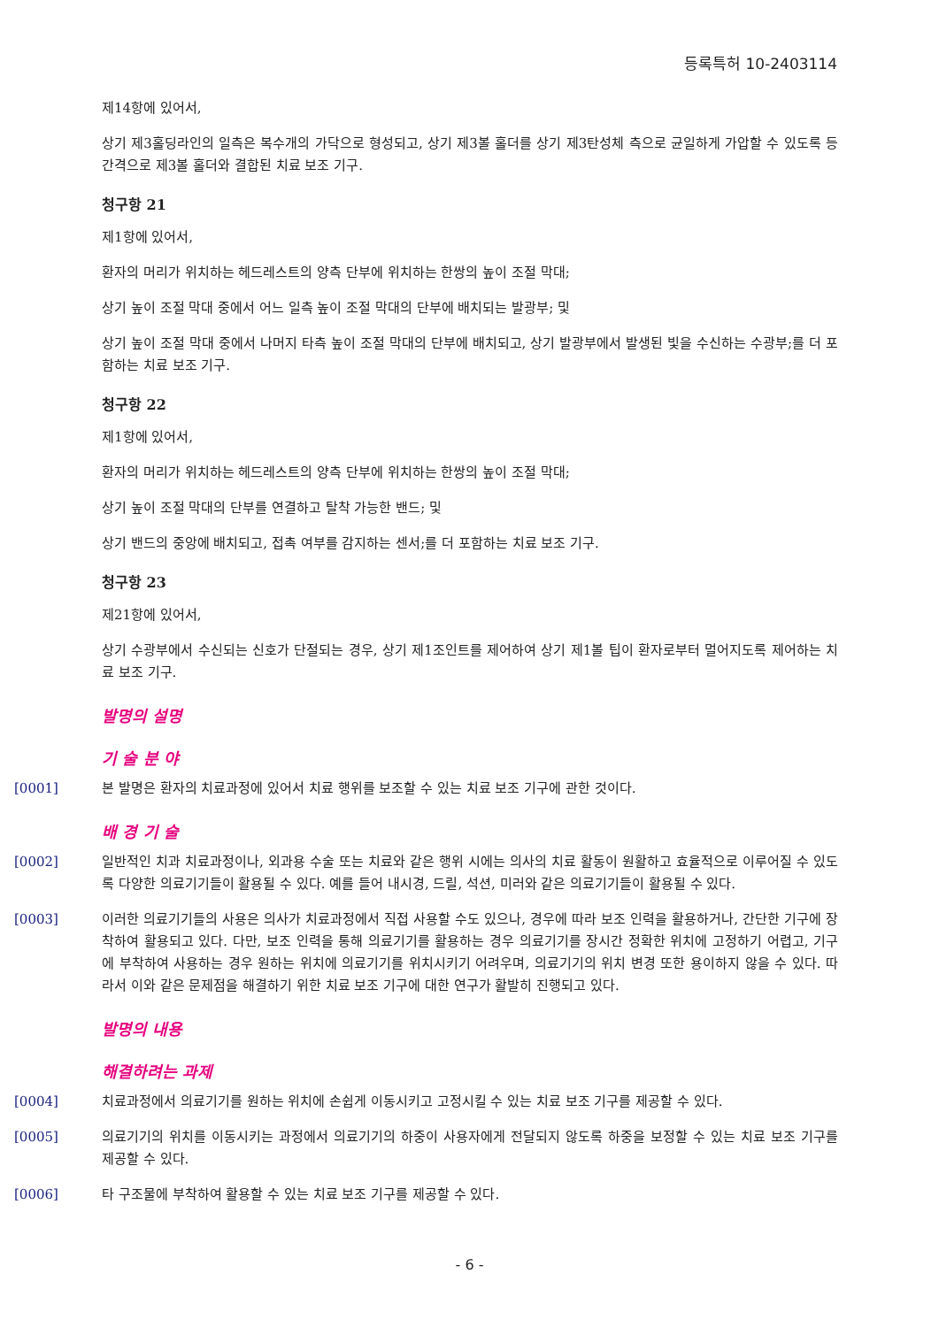등록특허 10-2403114
제14항에 있어서,
상기 제3홀딩라인의 일측은 복수개의 가닥으로 형성되고, 상기 제3볼 홀더를 상기 제3탄성체 측으로 균일하게 가압할 수 있도록 등간격으로 제3볼 홀더와 결합된 치료 보조 기구.
청구항 21
제1항에 있어서,
환자의 머리가 위치하는 헤드레스트의 양측 단부에 위치하는 한쌍의 높이 조절 막대;
상기 높이 조절 막대 중에서 어느 일측 높이 조절 막대의 단부에 배치되는 발광부; 및
상기 높이 조절 막대 중에서 나머지 타측 높이 조절 막대의 단부에 배치되고, 상기 발광부에서 발생된 빛을 수신하는 수광부;를 더 포함하는 치료 보조 기구.
청구항 22
제1항에 있어서,
환자의 머리가 위치하는 헤드레스트의 양측 단부에 위치하는 한쌍의 높이 조절 막대;
상기 높이 조절 막대의 단부를 연결하고 탈착 가능한 밴드; 및
상기 밴드의 중앙에 배치되고, 접촉 여부를 감지하는 센서;를 더 포함하는 치료 보조 기구.
청구항 23
제21항에 있어서,
상기 수광부에서 수신되는 신호가 단절되는 경우, 상기 제1조인트를 제어하여 상기 제1볼 팁이 환자로부터 멀어지도록 제어하는 치료 보조 기구.
발명의 설명
기 술 분 야
[0001] 본 발명은 환자의 치료과정에 있어서 치료 행위를 보조할 수 있는 치료 보조 기구에 관한 것이다.
배 경 기 술
[0002] 일반적인 치과 치료과정이나, 외과용 수술 또는 치료와 같은 행위 시에는 의사의 치료 활동이 원활하고 효율적으로 이루어질 수 있도록 다양한 의료기기들이 활용될 수 있다. 예를 들어 내시경, 드릴, 석션, 미러와 같은 의료기기들이 활용될 수 있다.
[0003] 이러한 의료기기들의 사용은 의사가 치료과정에서 직접 사용할 수도 있으나, 경우에 따라 보조 인력을 활용하거나, 간단한 기구에 장착하여 활용되고 있다. 다만, 보조 인력을 통해 의료기기를 활용하는 경우 의료기기를 장시간 정확한 위치에 고정하기 어렵고, 기구에 부착하여 사용하는 경우 원하는 위치에 의료기기를 위치시키기 어려우며, 의료기기의 위치 변경 또한 용이하지 않을 수 있다. 따라서 이와 같은 문제점을 해결하기 위한 치료 보조 기구에 대한 연구가 활발히 진행되고 있다.
발명의 내용
해결하려는 과제
[0004] 치료과정에서 의료기기를 원하는 위치에 손쉽게 이동시키고 고정시킬 수 있는 치료 보조 기구를 제공할 수 있다.
[0005] 의료기기의 위치를 이동시키는 과정에서 의료기기의 하중이 사용자에게 전달되지 않도록 하중을 보정할 수 있는 치료 보조 기구를 제공할 수 있다.
[0006] 타 구조물에 부착하여 활용할 수 있는 치료 보조 기구를 제공할 수 있다.
- 6 -